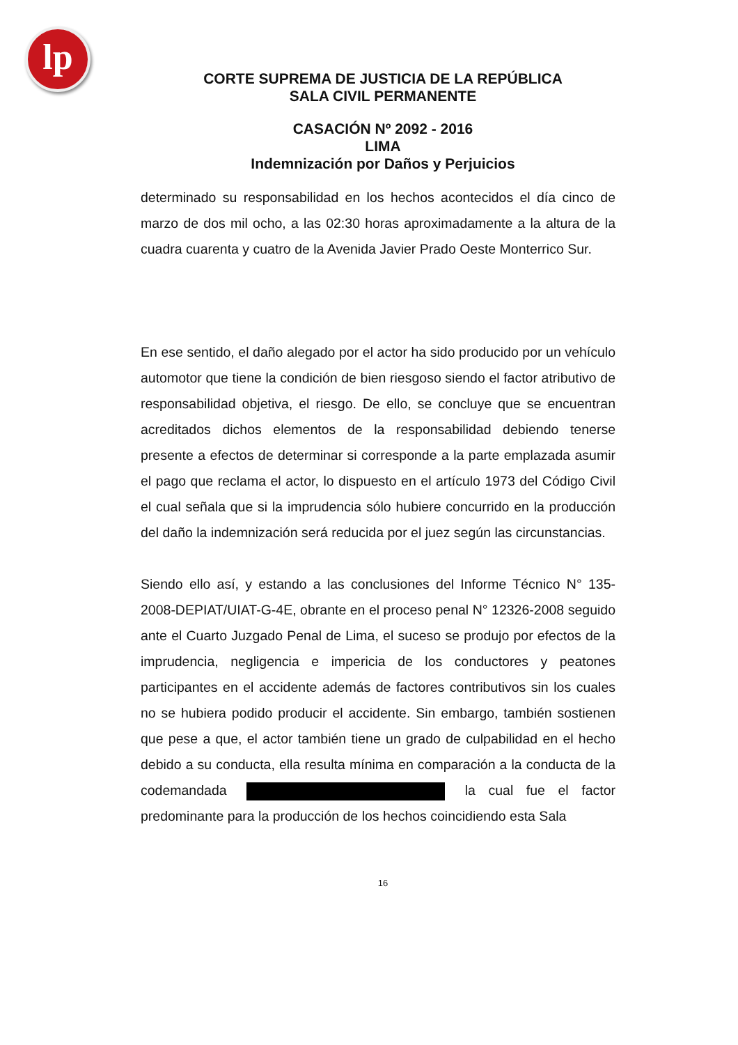lp
CORTE SUPREMA DE JUSTICIA DE LA REPÚBLICA
SALA CIVIL PERMANENTE
CASACIÓN Nº 2092 - 2016
LIMA
Indemnización por Daños y Perjuicios
determinado su responsabilidad en los hechos acontecidos el día cinco de marzo de dos mil ocho, a las 02:30 horas aproximadamente a la altura de la cuadra cuarenta y cuatro de la Avenida Javier Prado Oeste Monterrico Sur.
En ese sentido, el daño alegado por el actor ha sido producido por un vehículo automotor que tiene la condición de bien riesgoso siendo el factor atributivo de responsabilidad objetiva, el riesgo. De ello, se concluye que se encuentran acreditados dichos elementos de la responsabilidad debiendo tenerse presente a efectos de determinar si corresponde a la parte emplazada asumir el pago que reclama el actor, lo dispuesto en el artículo 1973 del Código Civil el cual señala que si la imprudencia sólo hubiere concurrido en la producción del daño la indemnización será reducida por el juez según las circunstancias.
Siendo ello así, y estando a las conclusiones del Informe Técnico N° 135-2008-DEPIAT/UIAT-G-4E, obrante en el proceso penal N° 12326-2008 seguido ante el Cuarto Juzgado Penal de Lima, el suceso se produjo por efectos de la imprudencia, negligencia e impericia de los conductores y peatones participantes en el accidente además de factores contributivos sin los cuales no se hubiera podido producir el accidente. Sin embargo, también sostienen que pese a que, el actor también tiene un grado de culpabilidad en el hecho debido a su conducta, ella resulta mínima en comparación a la conducta de la codemandada la cual fue el factor predominante para la producción de los hechos coincidiendo esta Sala
16